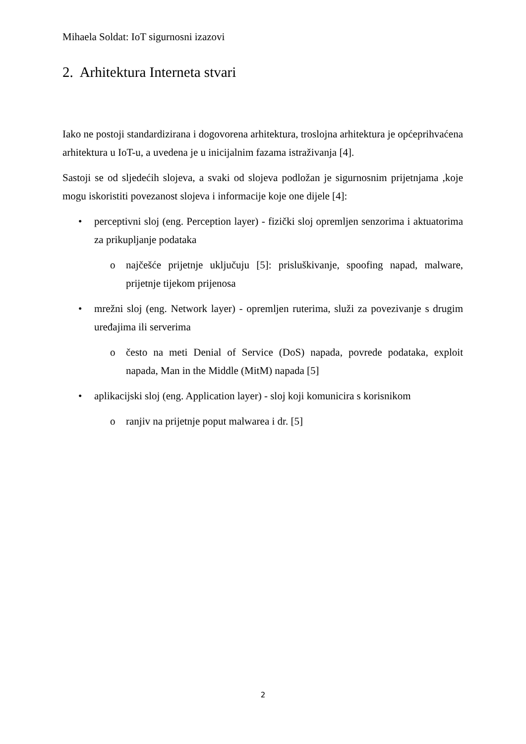Mihaela Soldat: IoT sigurnosni izazovi
2. Arhitektura Interneta stvari
Iako ne postoji standardizirana i dogovorena arhitektura, troslojna arhitektura je općeprihvaćena arhitektura u IoT-u, a uvedena je u inicijalnim fazama istraživanja [4].
Sastoji se od sljedećih slojeva, a svaki od slojeva podložan je sigurnosnim prijetnjama ,koje mogu iskoristiti povezanost slojeva i informacije koje one dijele [4]:
• perceptivni sloj (eng. Perception layer) - fizički sloj opremljen senzorima i aktuatorima za prikupljanje podataka
o najčešće prijetnje uključuju [5]: prisluškivanje, spoofing napad, malware, prijetnje tijekom prijenosa
• mrežni sloj (eng. Network layer) - opremljen ruterima, služi za povezivanje s drugim uređajima ili serverima
o često na meti Denial of Service (DoS) napada, povrede podataka, exploit napada, Man in the Middle (MitM) napada [5]
• aplikacijski sloj (eng. Application layer) - sloj koji komunicira s korisnikom
o ranjiv na prijetnje poput malwarea i dr. [5]
2